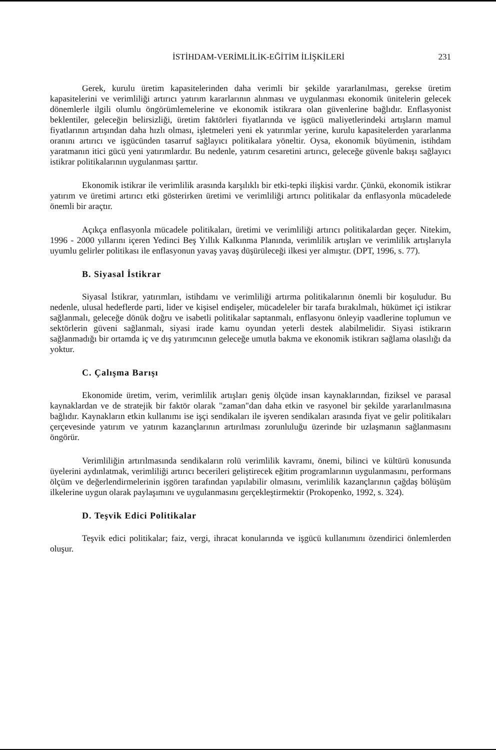İSTİHDAM-VERİMLİLİK-EĞİTİM İLİŞKİLERİ 231
Gerek, kurulu üretim kapasitelerinden daha verimli bir şekilde yararlanılması, gerekse üretim kapasitelerini ve verimliliği artırıcı yatırım kararlarının alınması ve uygulanması ekonomik ünitelerin gelecek dönemlerle ilgili olumlu öngörümlemelerine ve ekonomik istikrara olan güvenlerine bağlıdır. Enflasyonist beklentiler, geleceğin belirsizliği, üretim faktörleri fiyatlarında ve işgücü maliyetlerindeki artışların mamul fiyatlarının artışından daha hızlı olması, işletmeleri yeni ek yatırımlar yerine, kurulu kapasitelerden yararlanma oranını artırıcı ve işgücünden tasarruf sağlayıcı politikalara yöneltir. Oysa, ekonomik büyümenin, istihdam yaratmanın itici gücü yeni yatırımlardır. Bu nedenle, yatırım cesaretini artırıcı, geleceğe güvenle bakışı sağlayıcı istikrar politikalarının uygulanması şarttır.
Ekonomik istikrar ile verimlilik arasında karşılıklı bir etki-tepki ilişkisi vardır. Çünkü, ekonomik istikrar yatırım ve üretimi artırıcı etki gösterirken üretimi ve verimliliği artırıcı politikalar da enflasyonla mücadelede önemli bir araçtır.
Açıkça enflasyonla mücadele politikaları, üretimi ve verimliliği artırıcı politikalardan geçer. Nitekim, 1996 - 2000 yıllarını içeren Yedinci Beş Yıllık Kalkınma Planında, verimlilik artışları ve verimlilik artışlarıyla uyumlu gelirler politikası ile enflasyonun yavaş yavaş düşürüleceği ilkesi yer almıştır. (DPT, 1996, s. 77).
B. Siyasal İstikrar
Siyasal İstikrar, yatırımları, istihdamı ve verimliliği artırma politikalarının önemli bir koşuludur. Bu nedenle, ulusal hedeflerde parti, lider ve kişisel endişeler, mücadeleler bir tarafa bırakılmalı, hükümet içi istikrar sağlanmalı, geleceğe dönük doğru ve isabetli politikalar saptanmalı, enflasyonu önleyip vaadlerine toplumun ve sektörlerin güveni sağlanmalı, siyasi irade kamu oyundan yeterli destek alabilmelidir. Siyasi istikrarın sağlanmadığı bir ortamda iç ve dış yatırımcının geleceğe umutla bakma ve ekonomik istikrarı sağlama olasılığı da yoktur.
C. Çalışma Barışı
Ekonomide üretim, verim, verimlilik artışları geniş ölçüde insan kaynaklarından, fiziksel ve parasal kaynaklardan ve de stratejik bir faktör olarak "zaman"dan daha etkin ve rasyonel bir şekilde yararlanılmasına bağlıdır. Kaynakların etkin kullanımı ise işçi sendikaları ile işveren sendikaları arasında fiyat ve gelir politikaları çerçevesinde yatırım ve yatırım kazançlarının artırılması zorunluluğu üzerinde bir uzlaşmanın sağlanmasını öngörür.
Verimliliğin artırılmasında sendikaların rolü verimlilik kavramı, önemi, bilinci ve kültürü konusunda üyelerini aydınlatmak, verimliliği artırıcı becerileri geliştirecek eğitim programlarının uygulanmasını, performans ölçüm ve değerlendirmelerinin işgören tarafından yapılabilir olmasını, verimlilik kazançlarının çağdaş bölüşüm ilkelerine uygun olarak paylaşımını ve uygulanmasını gerçekleştirmektir (Prokopenko, 1992, s. 324).
D. Teşvik Edici Politikalar
Teşvik edici politikalar; faiz, vergi, ihracat konularında ve işgücü kullanımını özendirici önlemlerden oluşur.